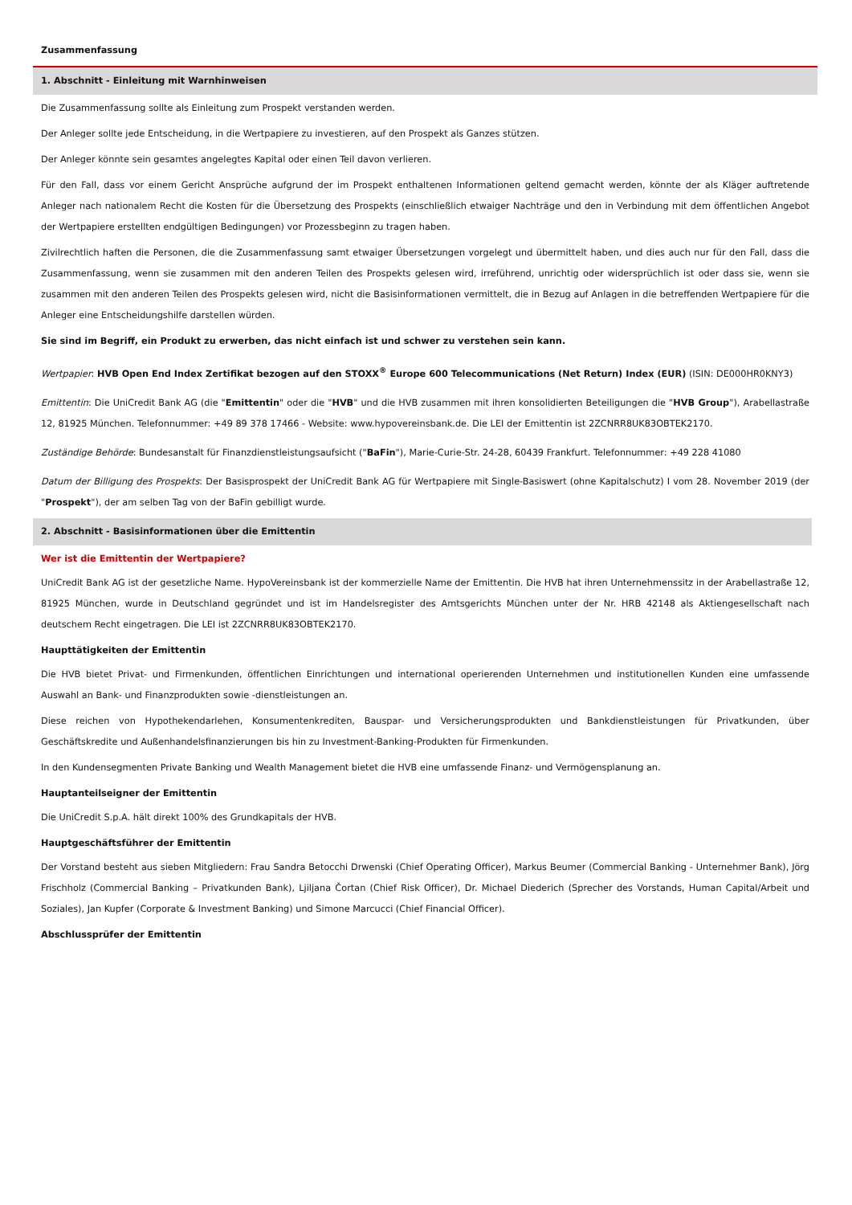Zusammenfassung
1. Abschnitt - Einleitung mit Warnhinweisen
Die Zusammenfassung sollte als Einleitung zum Prospekt verstanden werden.
Der Anleger sollte jede Entscheidung, in die Wertpapiere zu investieren, auf den Prospekt als Ganzes stützen.
Der Anleger könnte sein gesamtes angelegtes Kapital oder einen Teil davon verlieren.
Für den Fall, dass vor einem Gericht Ansprüche aufgrund der im Prospekt enthaltenen Informationen geltend gemacht werden, könnte der als Kläger auftretende Anleger nach nationalem Recht die Kosten für die Übersetzung des Prospekts (einschließlich etwaiger Nachträge und den in Verbindung mit dem öffentlichen Angebot der Wertpapiere erstellten endgültigen Bedingungen) vor Prozessbeginn zu tragen haben.
Zivilrechtlich haften die Personen, die die Zusammenfassung samt etwaiger Übersetzungen vorgelegt und übermittelt haben, und dies auch nur für den Fall, dass die Zusammenfassung, wenn sie zusammen mit den anderen Teilen des Prospekts gelesen wird, irreführend, unrichtig oder widersprüchlich ist oder dass sie, wenn sie zusammen mit den anderen Teilen des Prospekts gelesen wird, nicht die Basisinformationen vermittelt, die in Bezug auf Anlagen in die betreffenden Wertpapiere für die Anleger eine Entscheidungshilfe darstellen würden.
Sie sind im Begriff, ein Produkt zu erwerben, das nicht einfach ist und schwer zu verstehen sein kann.
Wertpapier: HVB Open End Index Zertifikat bezogen auf den STOXX<sup>®</sup> Europe 600 Telecommunications (Net Return) Index (EUR) (ISIN: DE000HR0KNY3)
Emittentin: Die UniCredit Bank AG (die "Emittentin" oder die "HVB" und die HVB zusammen mit ihren konsolidierten Beteiligungen die "HVB Group"), Arabellastraße 12, 81925 München. Telefonnummer: +49 89 378 17466 - Website: www.hypovereinsbank.de. Die LEI der Emittentin ist 2ZCNRR8UK83OBTEK2170.
Zuständige Behörde: Bundesanstalt für Finanzdienstleistungsaufsicht ("BaFin"), Marie-Curie-Str. 24-28, 60439 Frankfurt. Telefonnummer: +49 228 41080
Datum der Billigung des Prospekts: Der Basisprospekt der UniCredit Bank AG für Wertpapiere mit Single-Basiswert (ohne Kapitalschutz) I vom 28. November 2019 (der "Prospekt"), der am selben Tag von der BaFin gebilligt wurde.
2. Abschnitt - Basisinformationen über die Emittentin
Wer ist die Emittentin der Wertpapiere?
UniCredit Bank AG ist der gesetzliche Name. HypoVereinsbank ist der kommerzielle Name der Emittentin. Die HVB hat ihren Unternehmenssitz in der Arabellastraße 12, 81925 München, wurde in Deutschland gegründet und ist im Handelsregister des Amtsgerichts München unter der Nr. HRB 42148 als Aktiengesellschaft nach deutschem Recht eingetragen. Die LEI ist 2ZCNRR8UK83OBTEK2170.
Haupttätigkeiten der Emittentin
Die HVB bietet Privat- und Firmenkunden, öffentlichen Einrichtungen und international operierenden Unternehmen und institutionellen Kunden eine umfassende Auswahl an Bank- und Finanzprodukten sowie -dienstleistungen an.
Diese reichen von Hypothekendarlehen, Konsumentenkrediten, Bauspar- und Versicherungsprodukten und Bankdienstleistungen für Privatkunden, über Geschäftskredite und Außenhandelsfinanzierungen bis hin zu Investment-Banking-Produkten für Firmenkunden.
In den Kundensegmenten Private Banking und Wealth Management bietet die HVB eine umfassende Finanz- und Vermögensplanung an.
Hauptanteilseigner der Emittentin
Die UniCredit S.p.A. hält direkt 100% des Grundkapitals der HVB.
Hauptgeschäftsführer der Emittentin
Der Vorstand besteht aus sieben Mitgliedern: Frau Sandra Betocchi Drwenski (Chief Operating Officer), Markus Beumer (Commercial Banking - Unternehmer Bank), Jörg Frischholz (Commercial Banking – Privatkunden Bank), Ljiljana Čortan (Chief Risk Officer), Dr. Michael Diederich (Sprecher des Vorstands, Human Capital/Arbeit und Soziales), Jan Kupfer (Corporate & Investment Banking) und Simone Marcucci (Chief Financial Officer).
Abschlussprüfer der Emittentin